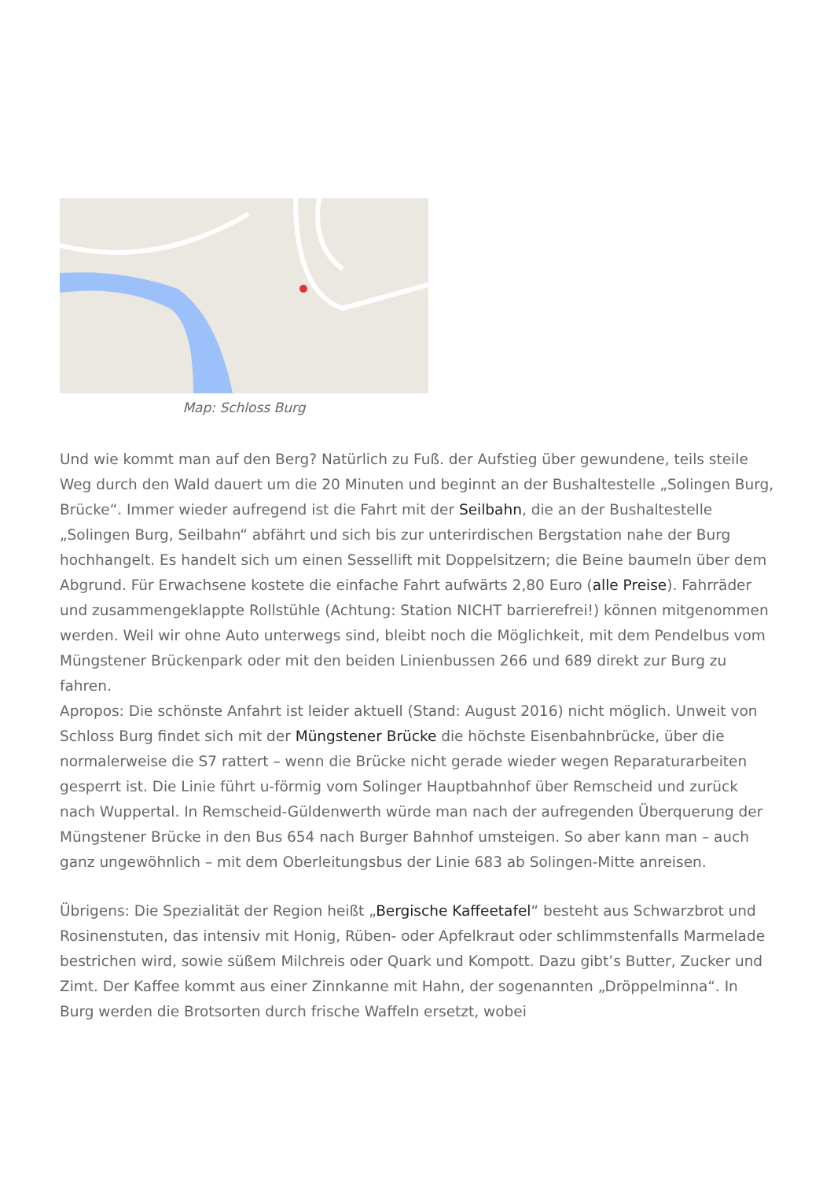Map: Schloss Burg
Und wie kommt man auf den Berg? Natürlich zu Fuß. der Aufstieg über gewundene, teils steile Weg durch den Wald dauert um die 20 Minuten und beginnt an der Bushaltestelle „Solingen Burg, Brücke“. Immer wieder aufregend ist die Fahrt mit der Seilbahn, die an der Bushaltestelle „Solingen Burg, Seilbahn“ abfährt und sich bis zur unterirdischen Bergstation nahe der Burg hochhangelt. Es handelt sich um einen Sessellift mit Doppelsitzern; die Beine baumeln über dem Abgrund. Für Erwachsene kostete die einfache Fahrt aufwärts 2,80 Euro (alle Preise). Fahrräder und zusammengeklappte Rollstühle (Achtung: Station NICHT barrierefrei!) können mitgenommen werden. Weil wir ohne Auto unterwegs sind, bleibt noch die Möglichkeit, mit dem Pendelbus vom Müngstener Brückenpark oder mit den beiden Linienbussen 266 und 689 direkt zur Burg zu fahren.
Apropos: Die schönste Anfahrt ist leider aktuell (Stand: August 2016) nicht möglich. Unweit von Schloss Burg findet sich mit der Müngstener Brücke die höchste Eisenbahnbrücke, über die normalerweise die S7 rattert – wenn die Brücke nicht gerade wieder wegen Reparaturarbeiten gesperrt ist. Die Linie führt u-förmig vom Solinger Hauptbahnhof über Remscheid und zurück nach Wuppertal. In Remscheid-Güldenwerth würde man nach der aufregenden Überquerung der Müngstener Brücke in den Bus 654 nach Burger Bahnhof umsteigen. So aber kann man – auch ganz ungewöhnlich – mit dem Oberleitungsbus der Linie 683 ab Solingen-Mitte anreisen.
Übrigens: Die Spezialität der Region heißt „Bergische Kaffeetafel“ besteht aus Schwarzbrot und Rosinenstuten, das intensiv mit Honig, Rüben- oder Apfelkraut oder schlimmstenfalls Marmelade bestrichen wird, sowie süßem Milchreis oder Quark und Kompott. Dazu gibt’s Butter, Zucker und Zimt. Der Kaffee kommt aus einer Zinnkanne mit Hahn, der sogenannten „Dröppelminna“. In Burg werden die Brotsorten durch frische Waffeln ersetzt, wobei